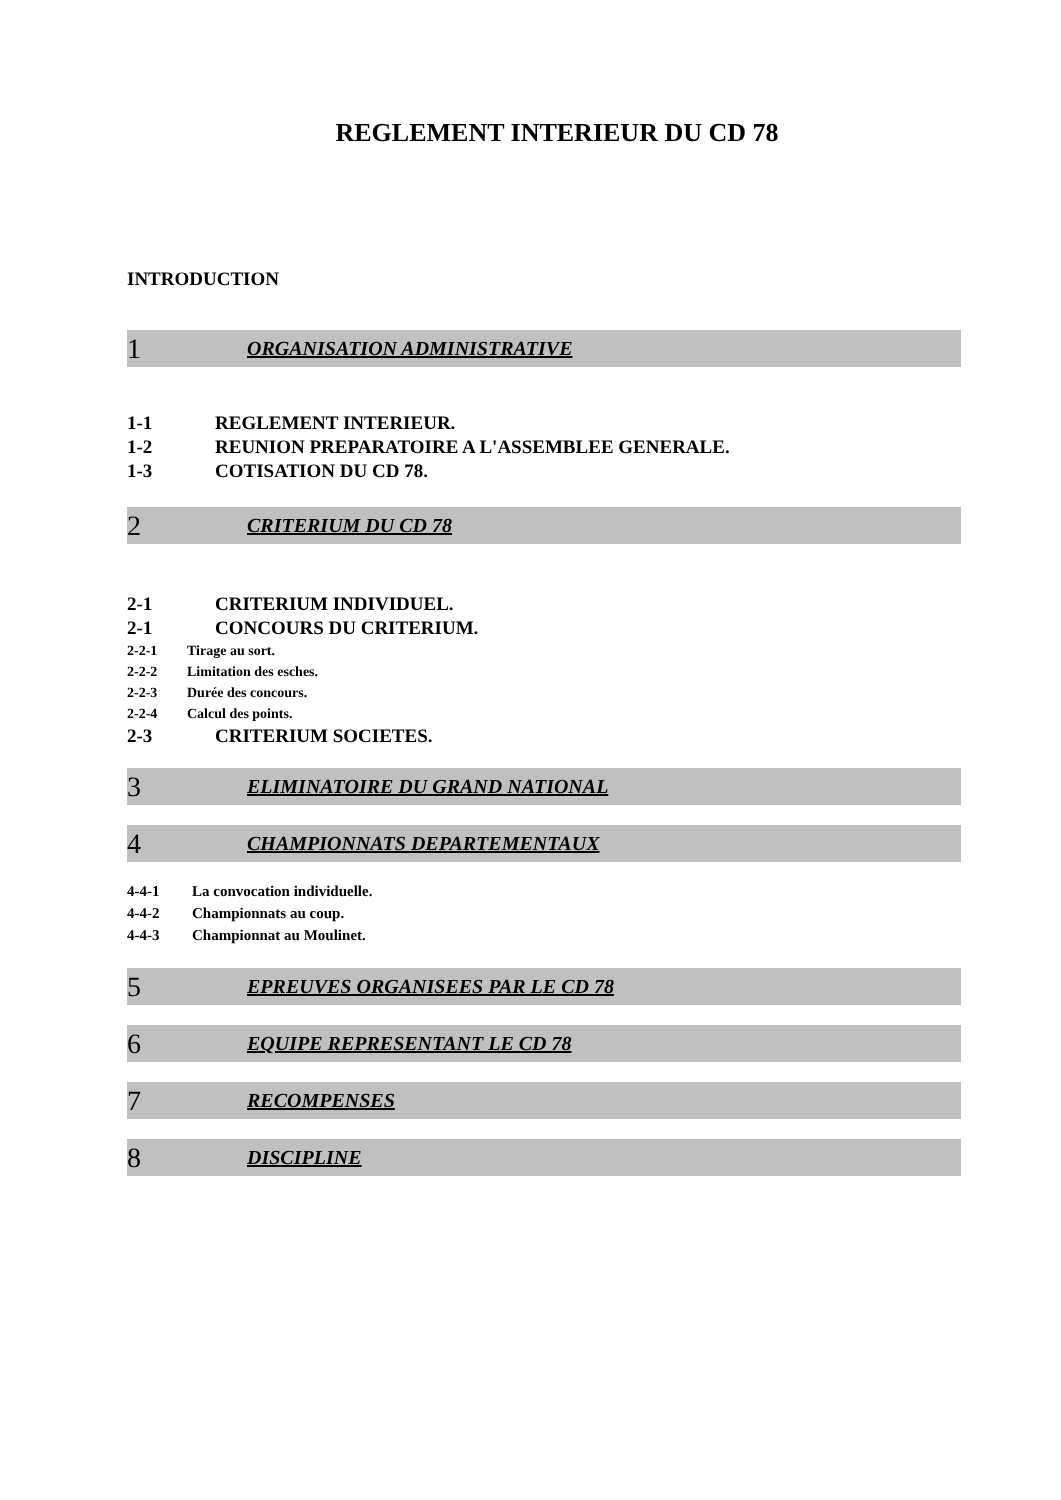REGLEMENT INTERIEUR DU CD 78
INTRODUCTION
1 ORGANISATION ADMINISTRATIVE
1-1 REGLEMENT INTERIEUR.
1-2 REUNION PREPARATOIRE A L'ASSEMBLEE GENERALE.
1-3 COTISATION DU CD 78.
2 CRITERIUM DU CD 78
2-1 CRITERIUM INDIVIDUEL.
2-1 CONCOURS DU CRITERIUM.
2-2-1 Tirage au sort.
2-2-2 Limitation des esches.
2-2-3 Durée des concours.
2-2-4 Calcul des points.
2-3 CRITERIUM SOCIETES.
3 ELIMINATOIRE DU GRAND NATIONAL
4 CHAMPIONNATS DEPARTEMENTAUX
4-4-1 La convocation individuelle.
4-4-2 Championnats au coup.
4-4-3 Championnat au Moulinet.
5 EPREUVES ORGANISEES PAR LE CD 78
6 EQUIPE REPRESENTANT LE CD 78
7 RECOMPENSES
8 DISCIPLINE